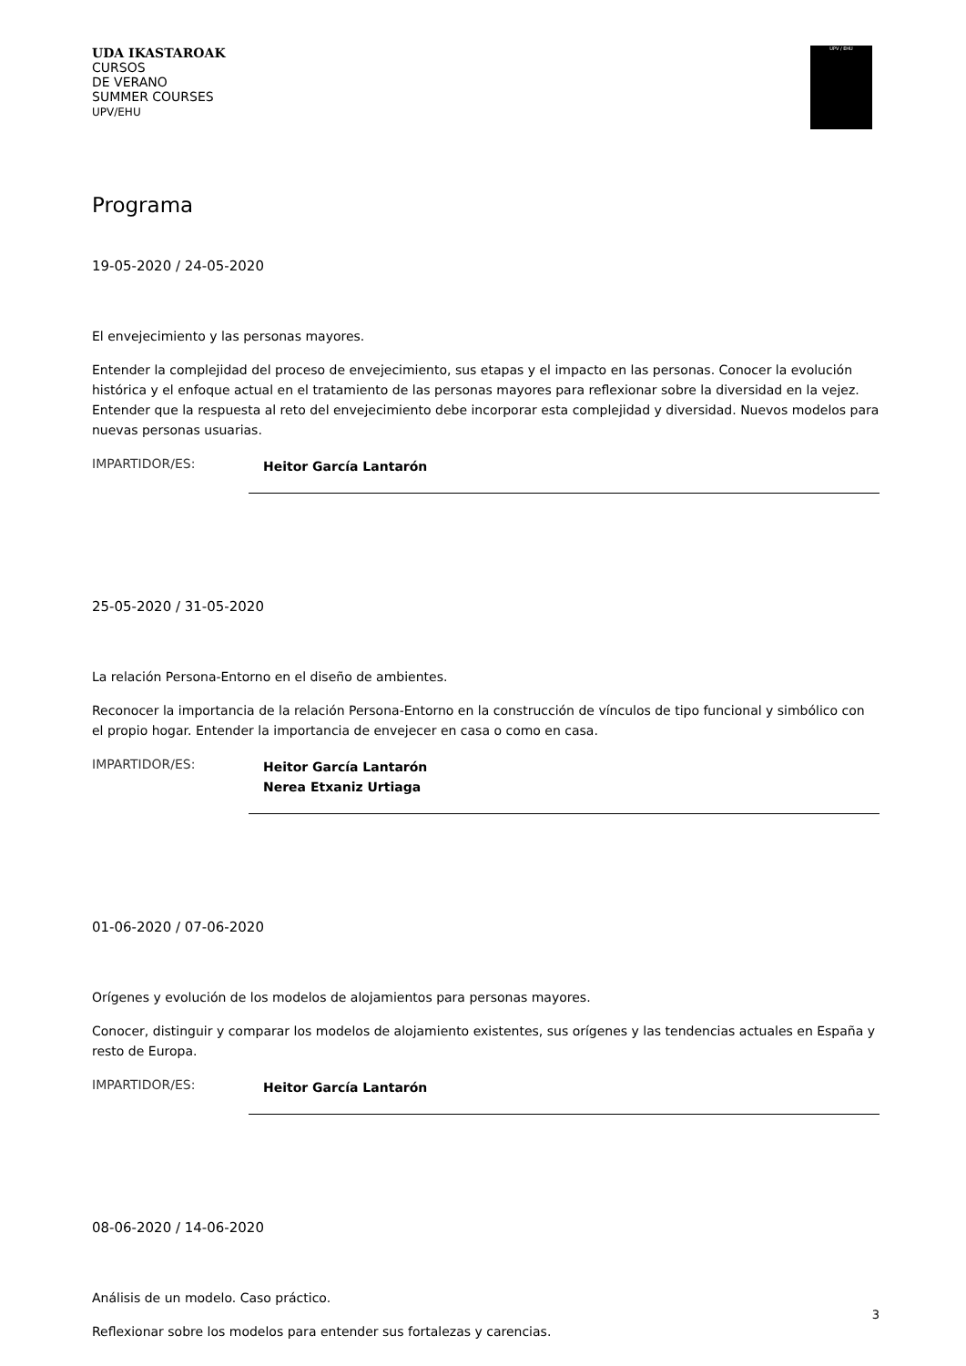UDA IKASTAROAK
CURSOS
DE VERANO
SUMMER COURSES
UPV/EHU
UPV / EHU
Programa
19-05-2020 / 24-05-2020
El envejecimiento y las personas mayores.
Entender la complejidad del proceso de envejecimiento, sus etapas y el impacto en las personas. Conocer la evolución histórica y el enfoque actual en el tratamiento de las personas mayores para reflexionar sobre la diversidad en la vejez. Entender que la respuesta al reto del envejecimiento debe incorporar esta complejidad y diversidad. Nuevos modelos para nuevas personas usuarias.
IMPARTIDOR/ES:
Heitor García Lantarón
25-05-2020 / 31-05-2020
La relación Persona-Entorno en el diseño de ambientes.
Reconocer la importancia de la relación Persona-Entorno en la construcción de vínculos de tipo funcional y simbólico con el propio hogar. Entender la importancia de envejecer en casa o como en casa.
IMPARTIDOR/ES:
Heitor García Lantarón
Nerea Etxaniz Urtiaga
01-06-2020 / 07-06-2020
Orígenes y evolución de los modelos de alojamientos para personas mayores.
Conocer, distinguir y comparar los modelos de alojamiento existentes, sus orígenes y las tendencias actuales en España y resto de Europa.
IMPARTIDOR/ES:
Heitor García Lantarón
08-06-2020 / 14-06-2020
Análisis de un modelo. Caso práctico.
Reflexionar sobre los modelos para entender sus fortalezas y carencias.
3